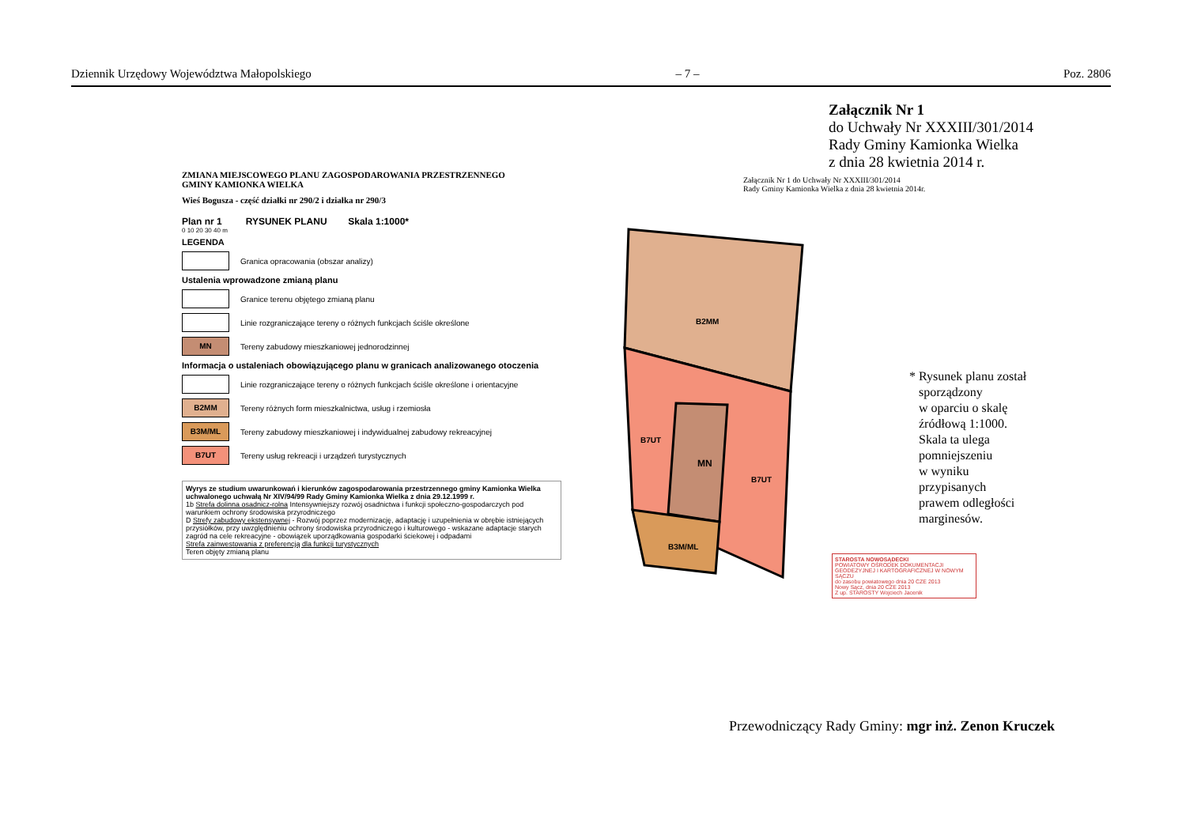Dziennik Urzędowy Województwa Małopolskiego – 7 – Poz. 2806
Załącznik Nr 1
do Uchwały Nr XXXIII/301/2014
Rady Gminy Kamionka Wielka
z dnia 28 kwietnia 2014 r.
MN
B2MM
B7UT
B7UT
B3M/ML
ZMIANA MIEJSCOWEGO PLANU ZAGOSPODAROWANIA PRZESTRZENNEGO
GMINY KAMIONKA WIELKA
Wieś Bogusza - część działki nr 290/2 i działka nr 290/3
Plan nr 1 RYSUNEK PLANU Skala 1:1000*
0 10 20 30 40 m
LEGENDA
Granica opracowania (obszar analizy)
Ustalenia wprowadzone zmianą planu
Granice terenu objętego zmianą planu
Linie rozgraniczające tereny o różnych funkcjach ściśle określone
MN
Tereny zabudowy mieszkaniowej jednorodzinnej
Informacja o ustaleniach obowiązującego planu w granicach analizowanego otoczenia
Linie rozgraniczające tereny o różnych funkcjach ściśle określone i orientacyjne
B2MM
Tereny różnych form mieszkalnictwa, usług i rzemiosła
B3M/ML
Tereny zabudowy mieszkaniowej i indywidualnej zabudowy rekreacyjnej
B7UT
Tereny usług rekreacji i urządzeń turystycznych
Wyrys ze studium uwarunkowań i kierunków zagospodarowania przestrzennego gminy Kamionka Wielka uchwalonego uchwałą Nr XIV/94/99 Rady Gminy Kamionka Wielka z dnia 29.12.1999 r.
1b Strefa dolinna osadnicz-rolna Intensywniejszy rozwój osadnictwa i funkcji społeczno-gospodarczych pod warunkiem ochrony środowiska przyrodniczego
D Strefy zabudowy ekstensywnej - Rozwój poprzez modernizację, adaptację i uzupełnienia w obrębie istniejących przysiółków, przy uwzględnieniu ochrony środowiska przyrodniczego i kulturowego - wskazane adaptacje starych zagród na cele rekreacyjne - obowiązek uporządkowania gospodarki ściekowej i odpadami
Strefa zainwestowania z preferencją dla funkcji turystycznych
Teren objęty zmianą planu
Załącznik Nr 1 do Uchwały Nr XXXIII/301/2014
Rady Gminy Kamionka Wielka z dnia 28 kwietnia 2014r.
* Rysunek planu został
sporządzony
w oparciu o skalę
źródłową 1:1000.
Skala ta ulega
pomniejszeniu
w wyniku
przypisanych
prawem odległości
marginesów.
STAROSTA NOWOSĄDECKI
POWIATOWY OŚRODEK DOKUMENTACJI GEODEZYJNEJ I KARTOGRAFICZNEJ W NOWYM SĄCZU
do zasobu powiatowego dnia 20 CZE 2013
Nowy Sącz, dnia 20 CZE 2013
Z up. STAROSTY Wojciech Jacenik
Przewodniczący Rady Gminy: mgr inż. Zenon Kruczek